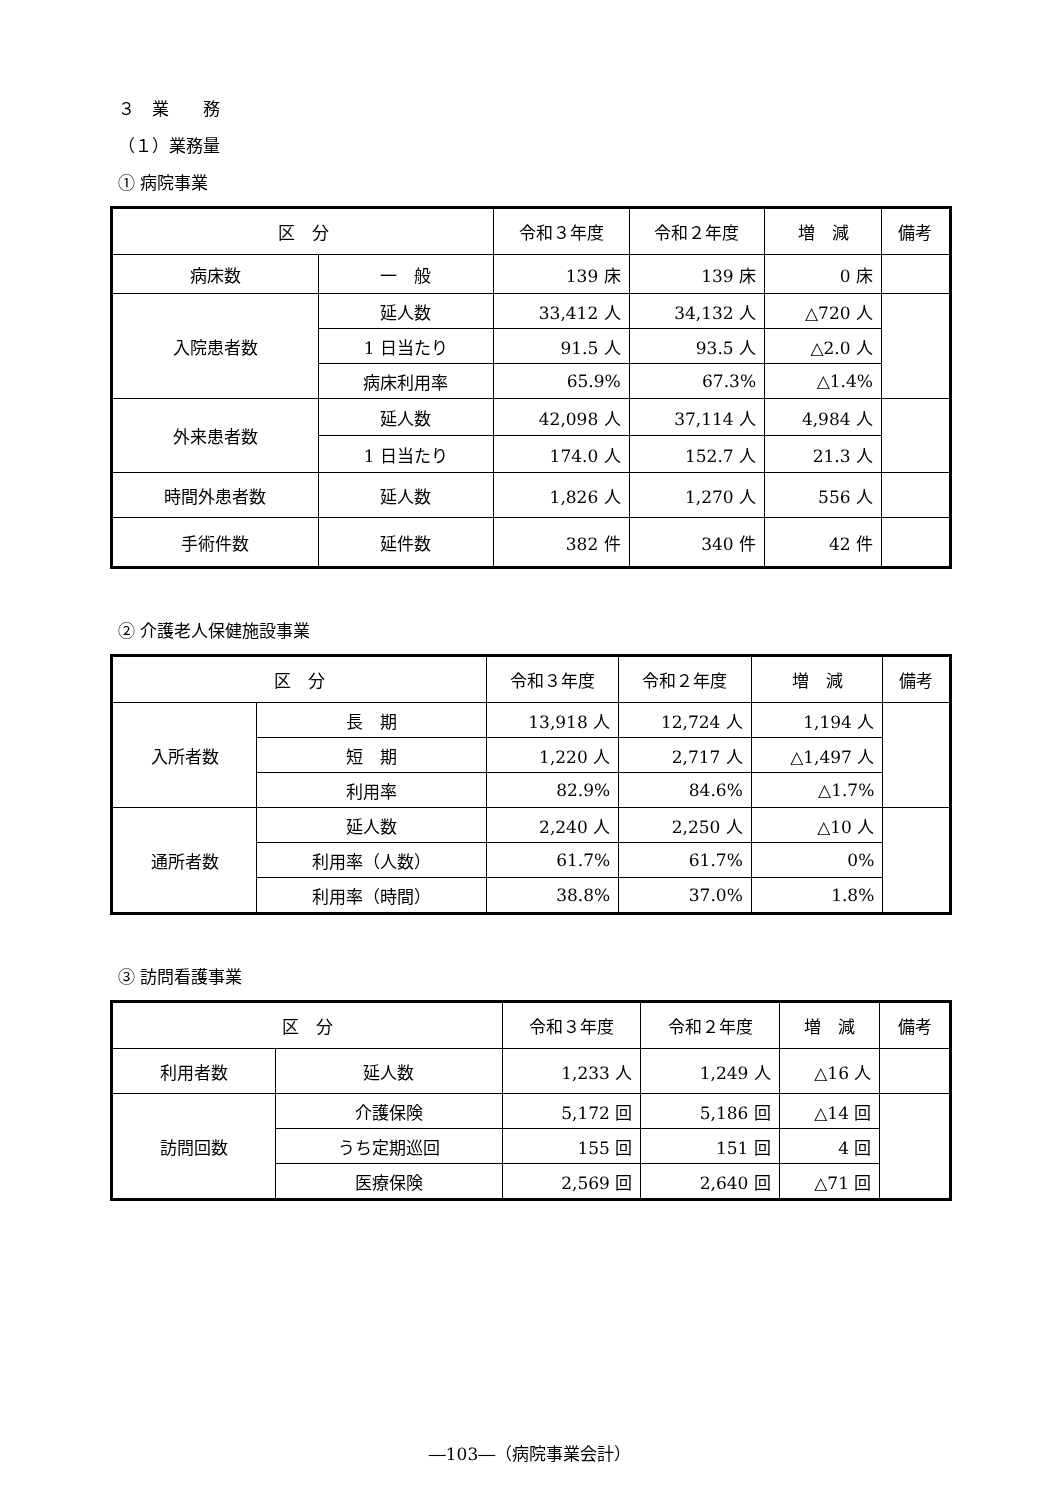３　業　　務
（１）業務量
① 病院事業
| 区 分 | | 令和３年度 | 令和２年度 | 増 減 | 備考 |
| --- | --- | --- | --- | --- | --- |
| 病床数 | 一 般 | 139 床 | 139 床 | 0 床 | |
| 入院患者数 | 延人数 | 33,412 人 | 34,132 人 | △720 人 | |
| | 1 日当たり | 91.5 人 | 93.5 人 | △2.0 人 | |
| | 病床利用率 | 65.9% | 67.3% | △1.4% | |
| 外来患者数 | 延人数 | 42,098 人 | 37,114 人 | 4,984 人 | |
| | 1 日当たり | 174.0 人 | 152.7 人 | 21.3 人 | |
| 時間外患者数 | 延人数 | 1,826 人 | 1,270 人 | 556 人 | |
| 手術件数 | 延件数 | 382 件 | 340 件 | 42 件 | |
② 介護老人保健施設事業
| 区 分 | | 令和３年度 | 令和２年度 | 増 減 | 備考 |
| --- | --- | --- | --- | --- | --- |
| 入所者数 | 長 期 | 13,918 人 | 12,724 人 | 1,194 人 | |
| | 短 期 | 1,220 人 | 2,717 人 | △1,497 人 | |
| | 利用率 | 82.9% | 84.6% | △1.7% | |
| 通所者数 | 延人数 | 2,240 人 | 2,250 人 | △10 人 | |
| | 利用率（人数） | 61.7% | 61.7% | 0% | |
| | 利用率（時間） | 38.8% | 37.0% | 1.8% | |
③ 訪問看護事業
| 区 分 | | 令和３年度 | 令和２年度 | 増 減 | 備考 |
| --- | --- | --- | --- | --- | --- |
| 利用者数 | 延人数 | 1,233 人 | 1,249 人 | △16 人 | |
| 訪問回数 | 介護保険 | 5,172 回 | 5,186 回 | △14 回 | |
| | うち定期巡回 | 155 回 | 151 回 | 4 回 | |
| | 医療保険 | 2,569 回 | 2,640 回 | △71 回 | |
―103―（病院事業会計）